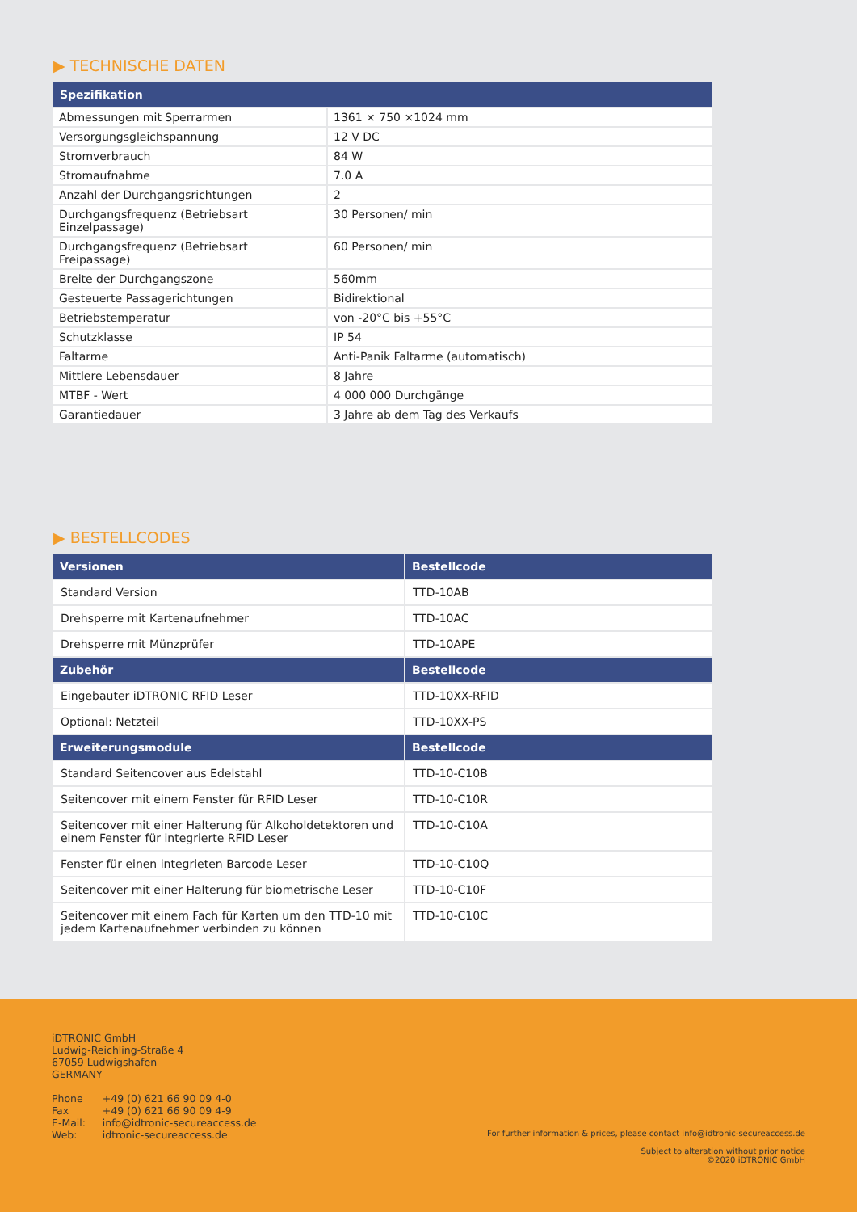▶ TECHNISCHE DATEN
| Spezifikation | |
| --- | --- |
| Abmessungen mit Sperrarmen | 1361 × 750 ×1024 mm |
| Versorgungsgleichspannung | 12 V DC |
| Stromverbrauch | 84 W |
| Stromaufnahme | 7.0 A |
| Anzahl der Durchgangsrichtungen | 2 |
| Durchgangsfrequenz (Betriebsart Einzelpassage) | 30 Personen/ min |
| Durchgangsfrequenz (Betriebsart Freipassage) | 60 Personen/ min |
| Breite der Durchgangszone | 560mm |
| Gesteuerte Passagerichtungen | Bidirektional |
| Betriebstemperatur | von -20°C bis +55°C |
| Schutzklasse | IP 54 |
| Faltarme | Anti-Panik Faltarme (automatisch) |
| Mittlere Lebensdauer | 8 Jahre |
| MTBF - Wert | 4 000 000 Durchgänge |
| Garantiedauer | 3 Jahre ab dem Tag des Verkaufs |
▶ BESTELLCODES
| Versionen | Bestellcode |
| --- | --- |
| Standard Version | TTD-10AB |
| Drehsperre mit Kartenaufnehmer | TTD-10AC |
| Drehsperre mit Münzprüfer | TTD-10APE |
| Zubehör | Bestellcode |
| Eingebauter iDTRONIC RFID Leser | TTD-10XX-RFID |
| Optional: Netzteil | TTD-10XX-PS |
| Erweiterungsmodule | Bestellcode |
| Standard Seitencover aus Edelstahl | TTD-10-C10B |
| Seitencover mit einem Fenster für RFID Leser | TTD-10-C10R |
| Seitencover mit einer Halterung für Alkoholdetektoren und einem Fenster für integrierte RFID Leser | TTD-10-C10A |
| Fenster für einen integrieten Barcode Leser | TTD-10-C10Q |
| Seitencover mit einer Halterung für biometrische Leser | TTD-10-C10F |
| Seitencover mit einem Fach für Karten um den TTD-10 mit jedem Kartenaufnehmer verbinden zu können | TTD-10-C10C |
iDTRONIC GmbH
Ludwig-Reichling-Straße 4
67059 Ludwigshafen
GERMANY
| Phone | +49 (0) 621 66 90 09 4-0 |
| Fax | +49 (0) 621 66 90 09 4-9 |
| E-Mail: | info@idtronic-secureaccess.de |
| Web: | idtronic-secureaccess.de |
For further information & prices, please contact info@idtronic-secureaccess.de
Subject to alteration without prior notice
©2020 iDTRONIC GmbH